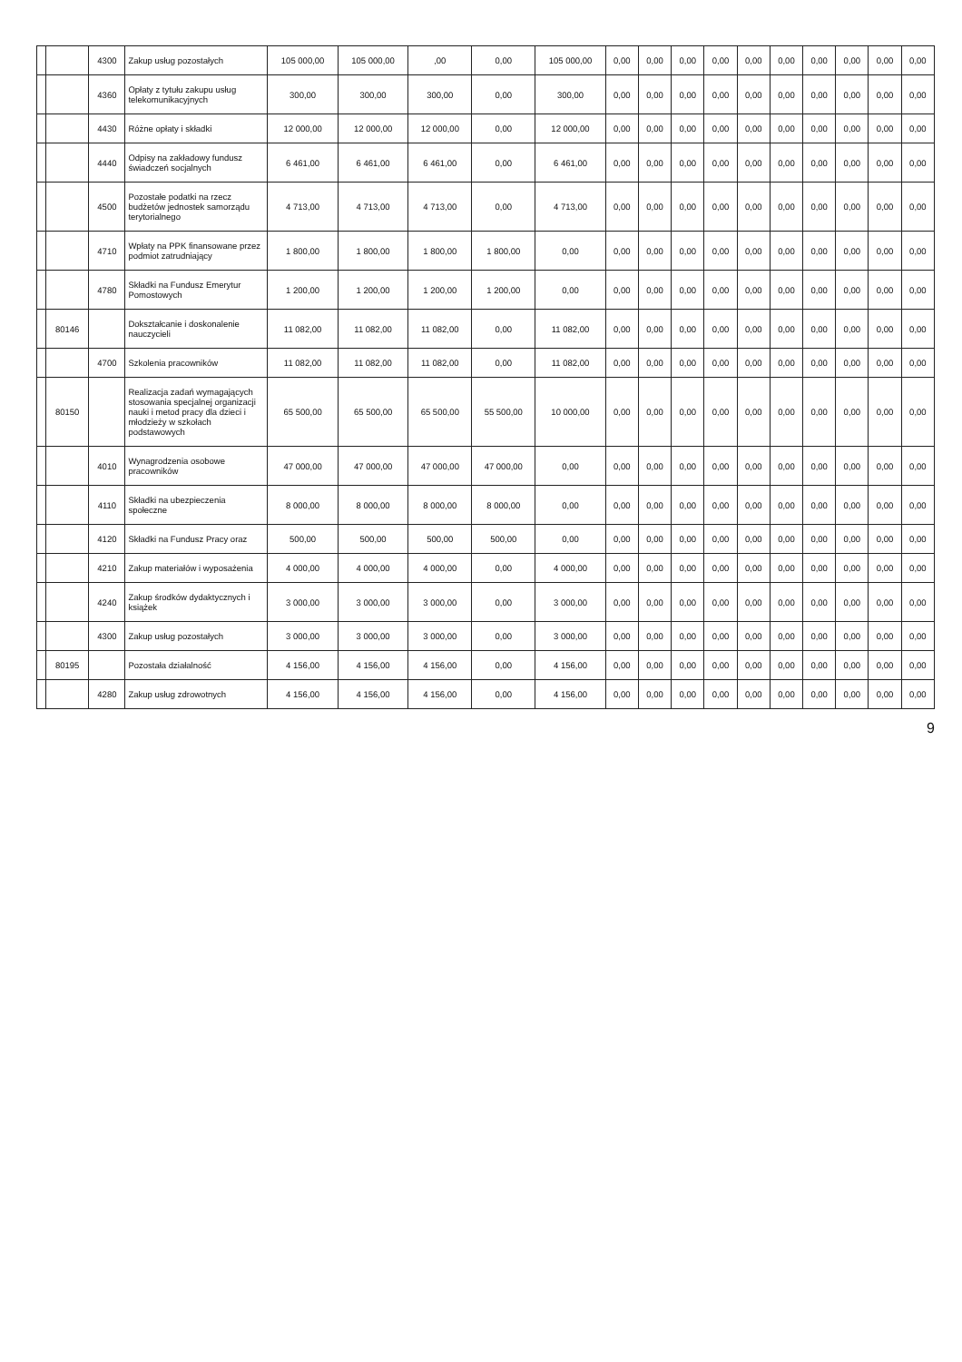| | | 4300 | Zakup usług pozostałych | 105 000,00 | 105 000,00 | ,00 | 0,00 | 105 000,00 | 0,00 | 0,00 | 0,00 | 0,00 | 0,00 | 0,00 | 0,00 | 0,00 | 0,00 | 0,00 |
| | | 4360 | Opłaty z tytułu zakupu usług telekomunikacyjnych | 300,00 | 300,00 | 300,00 | 0,00 | 300,00 | 0,00 | 0,00 | 0,00 | 0,00 | 0,00 | 0,00 | 0,00 | 0,00 | 0,00 | 0,00 |
| | | 4430 | Różne opłaty i składki | 12 000,00 | 12 000,00 | 12 000,00 | 0,00 | 12 000,00 | 0,00 | 0,00 | 0,00 | 0,00 | 0,00 | 0,00 | 0,00 | 0,00 | 0,00 | 0,00 |
| | | 4440 | Odpisy na zakładowy fundusz świadczeń socjalnych | 6 461,00 | 6 461,00 | 6 461,00 | 0,00 | 6 461,00 | 0,00 | 0,00 | 0,00 | 0,00 | 0,00 | 0,00 | 0,00 | 0,00 | 0,00 | 0,00 |
| | | 4500 | Pozostałe podatki na rzecz budżetów jednostek samorządu terytorialnego | 4 713,00 | 4 713,00 | 4 713,00 | 0,00 | 4 713,00 | 0,00 | 0,00 | 0,00 | 0,00 | 0,00 | 0,00 | 0,00 | 0,00 | 0,00 | 0,00 |
| | | 4710 | Wpłaty na PPK finansowane przez podmiot zatrudniający | 1 800,00 | 1 800,00 | 1 800,00 | 1 800,00 | 0,00 | 0,00 | 0,00 | 0,00 | 0,00 | 0,00 | 0,00 | 0,00 | 0,00 | 0,00 | 0,00 |
| | | 4780 | Składki na Fundusz Emerytur Pomostowych | 1 200,00 | 1 200,00 | 1 200,00 | 1 200,00 | 0,00 | 0,00 | 0,00 | 0,00 | 0,00 | 0,00 | 0,00 | 0,00 | 0,00 | 0,00 | 0,00 |
| | 80146 | | Dokształcanie i doskonalenie nauczycieli | 11 082,00 | 11 082,00 | 11 082,00 | 0,00 | 11 082,00 | 0,00 | 0,00 | 0,00 | 0,00 | 0,00 | 0,00 | 0,00 | 0,00 | 0,00 | 0,00 |
| | | 4700 | Szkolenia pracowników | 11 082,00 | 11 082,00 | 11 082,00 | 0,00 | 11 082,00 | 0,00 | 0,00 | 0,00 | 0,00 | 0,00 | 0,00 | 0,00 | 0,00 | 0,00 | 0,00 |
| | 80150 | | Realizacja zadań wymagających stosowania specjalnej organizacji nauki i metod pracy dla dzieci i młodzieży w szkołach podstawowych | 65 500,00 | 65 500,00 | 65 500,00 | 55 500,00 | 10 000,00 | 0,00 | 0,00 | 0,00 | 0,00 | 0,00 | 0,00 | 0,00 | 0,00 | 0,00 | 0,00 |
| | | 4010 | Wynagrodzenia osobowe pracowników | 47 000,00 | 47 000,00 | 47 000,00 | 47 000,00 | 0,00 | 0,00 | 0,00 | 0,00 | 0,00 | 0,00 | 0,00 | 0,00 | 0,00 | 0,00 | 0,00 |
| | | 4110 | Składki na ubezpieczenia społeczne | 8 000,00 | 8 000,00 | 8 000,00 | 8 000,00 | 0,00 | 0,00 | 0,00 | 0,00 | 0,00 | 0,00 | 0,00 | 0,00 | 0,00 | 0,00 | 0,00 |
| | | 4120 | Składki na Fundusz Pracy oraz | 500,00 | 500,00 | 500,00 | 500,00 | 0,00 | 0,00 | 0,00 | 0,00 | 0,00 | 0,00 | 0,00 | 0,00 | 0,00 | 0,00 | 0,00 |
| | | 4210 | Zakup materiałów i wyposażenia | 4 000,00 | 4 000,00 | 4 000,00 | 0,00 | 4 000,00 | 0,00 | 0,00 | 0,00 | 0,00 | 0,00 | 0,00 | 0,00 | 0,00 | 0,00 | 0,00 |
| | | 4240 | Zakup środków dydaktycznych i książek | 3 000,00 | 3 000,00 | 3 000,00 | 0,00 | 3 000,00 | 0,00 | 0,00 | 0,00 | 0,00 | 0,00 | 0,00 | 0,00 | 0,00 | 0,00 | 0,00 |
| | | 4300 | Zakup usług pozostałych | 3 000,00 | 3 000,00 | 3 000,00 | 0,00 | 3 000,00 | 0,00 | 0,00 | 0,00 | 0,00 | 0,00 | 0,00 | 0,00 | 0,00 | 0,00 | 0,00 |
| | 80195 | | Pozostała działalność | 4 156,00 | 4 156,00 | 4 156,00 | 0,00 | 4 156,00 | 0,00 | 0,00 | 0,00 | 0,00 | 0,00 | 0,00 | 0,00 | 0,00 | 0,00 | 0,00 |
| | | 4280 | Zakup usług zdrowotnych | 4 156,00 | 4 156,00 | 4 156,00 | 0,00 | 4 156,00 | 0,00 | 0,00 | 0,00 | 0,00 | 0,00 | 0,00 | 0,00 | 0,00 | 0,00 | 0,00 |
9